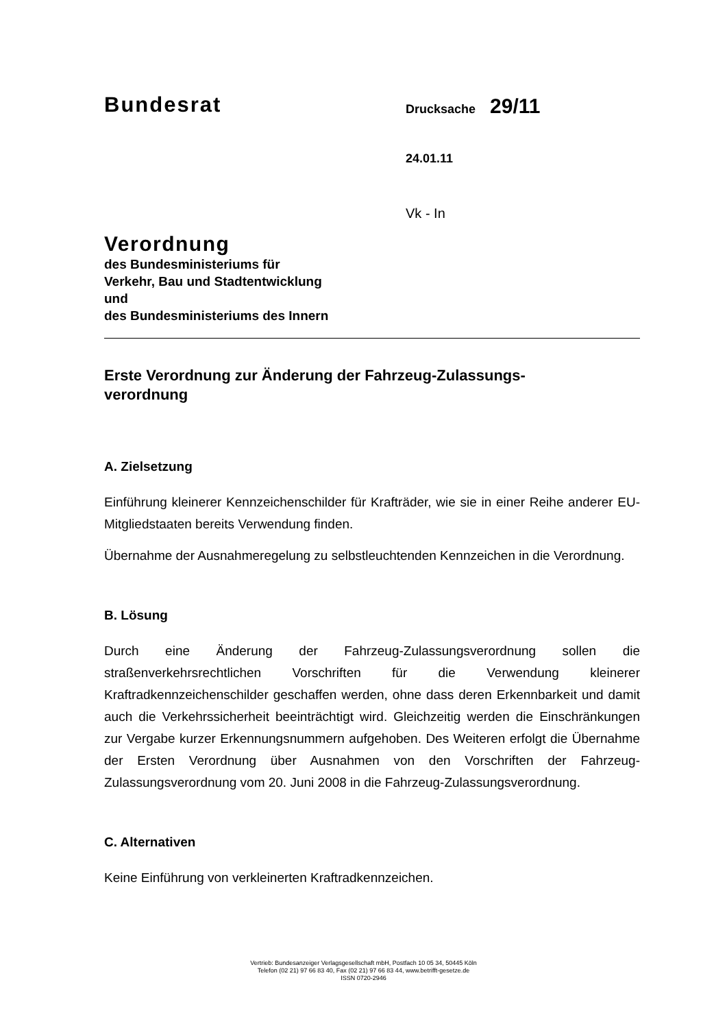Bundesrat
Drucksache 29/11
24.01.11
Vk - In
Verordnung
des Bundesministeriums für
Verkehr, Bau und Stadtentwicklung
und
des Bundesministeriums des Innern
Erste Verordnung zur Änderung der Fahrzeug-Zulassungs-
verordnung
A. Zielsetzung
Einführung kleinerer Kennzeichenschilder für Krafträder, wie sie in einer Reihe anderer EU-Mitgliedstaaten bereits Verwendung finden.
Übernahme der Ausnahmeregelung zu selbstleuchtenden Kennzeichen in die Verordnung.
B. Lösung
Durch eine Änderung der Fahrzeug-Zulassungsverordnung sollen die straßenverkehrsrechtlichen Vorschriften für die Verwendung kleinerer Kraftradkennzeichenschilder geschaffen werden, ohne dass deren Erkennbarkeit und damit auch die Verkehrssicherheit beeinträchtigt wird. Gleichzeitig werden die Einschränkungen zur Vergabe kurzer Erkennungsnummern aufgehoben. Des Weiteren erfolgt die Übernahme der Ersten Verordnung über Ausnahmen von den Vorschriften der Fahrzeug-Zulassungsverordnung vom 20. Juni 2008 in die Fahrzeug-Zulassungsverordnung.
C. Alternativen
Keine Einführung von verkleinerten Kraftradkennzeichen.
Vertrieb: Bundesanzeiger Verlagsgesellschaft mbH, Postfach 10 05 34, 50445 Köln
Telefon (02 21) 97 66 83 40, Fax (02 21) 97 66 83 44, www.betrifft-gesetze.de
ISSN 0720-2946